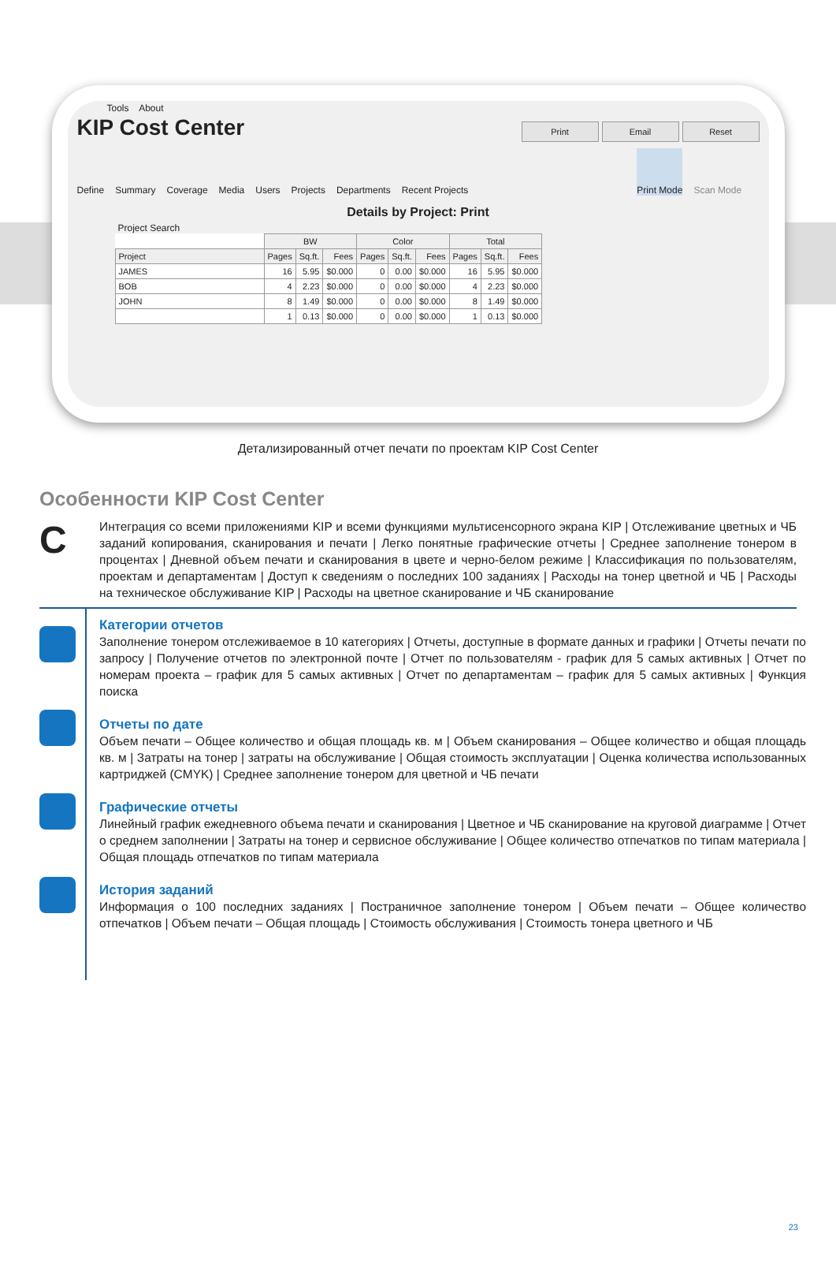Tools About
KIP Cost Center Print Email Reset
Define Summary Coverage Media Users Projects Departments Recent Projects Print Mode Scan Mode
Details by Project: Print
Project Search
| | BW | | | Color | | | Total | | |
| --- | --- | --- | --- | --- | --- | --- | --- | --- | --- |
| Project | Pages | Sq.ft. | Fees | Pages | Sq.ft. | Fees | Pages | Sq.ft. | Fees |
| JAMES | 16 | 5.95 | $0.000 | 0 | 0.00 | $0.000 | 16 | 5.95 | $0.000 |
| BOB | 4 | 2.23 | $0.000 | 0 | 0.00 | $0.000 | 4 | 2.23 | $0.000 |
| JOHN | 8 | 1.49 | $0.000 | 0 | 0.00 | $0.000 | 8 | 1.49 | $0.000 |
| | 1 | 0.13 | $0.000 | 0 | 0.00 | $0.000 | 1 | 0.13 | $0.000 |
Детализированный отчет печати по проектам KIP Cost Center
Особенности KIP Cost Center
C
Интеграция со всеми приложениями KIP и всеми функциями мультисенсорного экрана KIP | Отслеживание цветных и ЧБ заданий копирования, сканирования и печати | Легко понятные графические отчеты | Среднее заполнение тонером в процентах | Дневной объем печати и сканирования в цвете и черно-белом режиме | Классификация по пользователям, проектам и департаментам | Доступ к сведениям о последних 100 заданиях | Расходы на тонер цветной и ЧБ | Расходы на техническое обслуживание KIP | Расходы на цветное сканирование и ЧБ сканирование
Категории отчетов
Заполнение тонером отслеживаемое в 10 категориях | Отчеты, доступные в формате данных и графики | Отчеты печати по запросу | Получение отчетов по электронной почте | Отчет по пользователям - график для 5 самых активных | Отчет по номерам проекта – график для 5 самых активных | Отчет по департаментам – график для 5 самых активных | Функция поиска
Отчеты по дате
Объем печати – Общее количество и общая площадь кв. м | Объем сканирования – Общее количество и общая площадь кв. м | Затраты на тонер | затраты на обслуживание | Общая стоимость эксплуатации | Оценка количества использованных картриджей (CMYK) | Среднее заполнение тонером для цветной и ЧБ печати
Графические отчеты
Линейный график ежедневного объема печати и сканирования | Цветное и ЧБ сканирование на круговой диаграмме | Отчет о среднем заполнении | Затраты на тонер и сервисное обслуживание | Общее количество отпечатков по типам материала | Общая площадь отпечатков по типам материала
История заданий
Информация о 100 последних заданиях | Постраничное заполнение тонером | Объем печати – Общее количество отпечатков | Объем печати – Общая площадь | Стоимость обслуживания | Стоимость тонера цветного и ЧБ
23